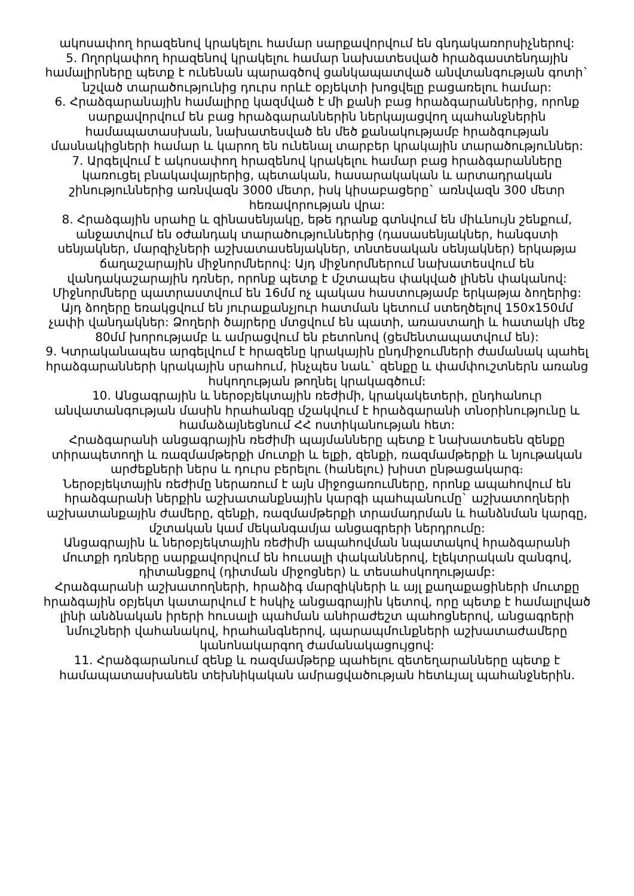ակոսափող հրազենով կրակելու համար սարքավորվում են գնդակառորսիչներով:
5. Ողորկափող հրազենով կրակելու համար նախատեսված հրաձգաստենդային համալիրները պետք է ունենան պարագծով ցանկապատված անվտանգության գոտի` նշված տարածությունից դուրս որևէ օբյեկտի խոցվելը բացառելու համար:
6. Հրաձգարանային համալիրը կազմված է մի քանի բաց հրաձգարաններից, որոնք սարքավորվում են բաց հրաձգարաններին ներկայացվող պահանջներին համապատասխան, նախատեսված են մեծ քանակությամբ հրաձգության մասնակիցների համար և կարող են ունենալ տարբեր կրակային տարածություններ:
7. Արգելվում է ակոսափող հրազենով կրակելու համար բաց հրաձգարանները կառուցել բնակավայրերից, պետական, հասարակական և արտադրական շինություններից առնվազն 3000 մետր, իսկ կիսաբացերը` առնվազն 300 մետր հեռավորության վրա:
8. Հրաձգային սրահը և զինասենյակը, եթե դրանք գտնվում են միևնույն շենքում, անջատվում են օժանդակ տարածություններից (դասասենյակներ, հանգստի սենյակներ, մարզիչների աշխատասենյակներ, տնտեսական սենյակներ) երկաթյա ճաղաշարային միջնորմներով: Այդ միջնորմներում նախատեսվում են վանդակաշարային դռներ, որոնք պետք է մշտապես փակված լինեն փականով: Միջնորմները պատրաստվում են 16մմ ոչ պակաս հաստությամբ երկաթյա ձողերից: Այդ ձողերը եռակցվում են յուրաքանչյուր հատման կետում ստեղծելով 150x150մմ չափի վանդակներ: Ձողերի ծայրերը մտցվում են պատի, առաստաղի և հատակի մեջ 80մմ խորությամբ և ամրացվում են բետոնով (ցեմենտապատվում են):
9. Կտրականապես արգելվում է հրազենը կրակային ընդմիջումների ժամանակ պահել հրաձգարանների կրակային սրահում, ինչպես նաև` զենքը և փամփուշտներն առանց հսկողության թողնել կրակագծում:
10. Անցագրային և ներօբյեկտային ռեժիմի, կրակակետերի, ընդհանուր անվատանգության մասին հրահանգը մշակվում է հրաձգարանի տնօրինությունը և համաձայնեցնում ՀՀ ոստիկանության հետ:
Հրաձգարանի անցագրային ռեժիմի պայմանները պետք է նախատեսեն զենքը տիրապետողի և ռազմամթերքի մուտքի և ելքի, զենքի, ռազմամթերքի և նյութական արժեքների ներս և դուրս բերելու (հանելու) խիստ ընթացակարգ։
Ներօբյեկտային ռեժիմը ներառում է այն միջոցառումները, որոնք ապահովում են հրաձգարանի ներքին աշխատանքնային կարգի պահպանումը` աշխատողների աշխատանքային ժամերը, զենքի, ռազմամթերքի տրամադրման և հանձնման կարգը, մշտական կամ մեկանգամյա անցագրերի ներդրումը:
Անցագրային և ներօբյեկտային ռեժիմի ապահովման նպատակով հրաձգարանի մուտքի դռները սարքավորվում են հուսալի փականներով, էլեկտրական զանգով, դիտանցքով (դիտման միջոցներ) և տեսահսկողությամբ:
Հրաձգարանի աշխատողների, հրաձիգ մարզիկների և այլ քաղաքացիների մուտքը հրաձգային օբյեկտ կատարվում է հսկիչ անցագրային կետով, որը պետք է համալրված լինի անձնական իրերի հուսալի պահման անհրաժեշտ պահոցներով, անցագրերի նմուշների վահանակով, հրահանգներով, պարապմունքների աշխատաժամերը կանոնակարգող ժամանակացույցով:
11. Հրաձգարանում զենք և ռազմամթերք պահելու զետեղարանները պետք է համապատասխանեն տեխնիկական ամրացվածության հետևյալ պահանջներին.